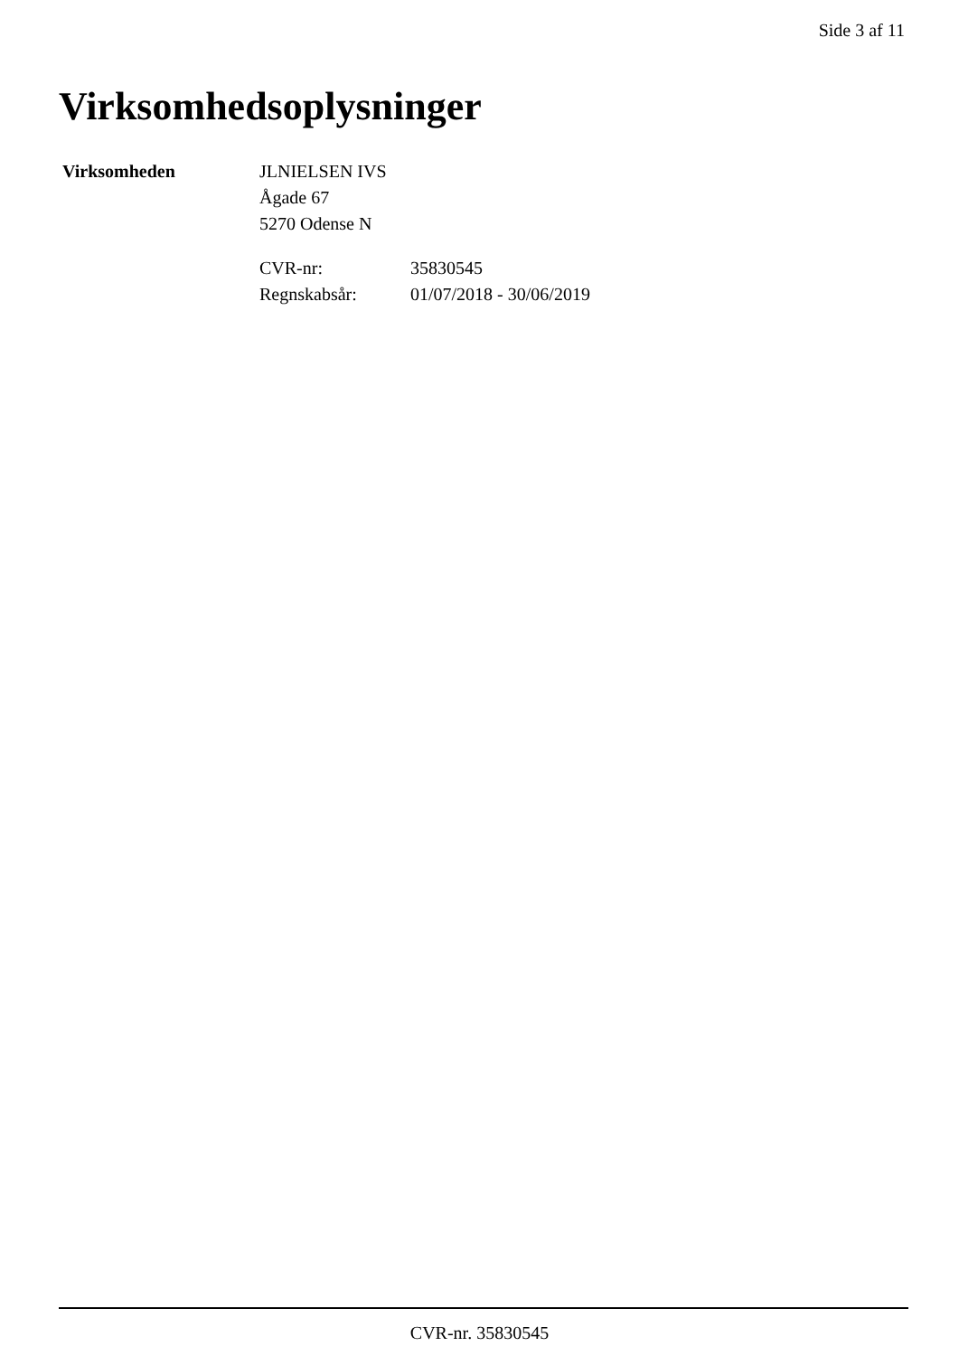Side 3 af 11
Virksomhedsoplysninger
Virksomheden JLNIELSEN IVS
Ågade 67
5270 Odense N
CVR-nr: 35830545
Regnskabsår: 01/07/2018 - 30/06/2019
CVR-nr. 35830545